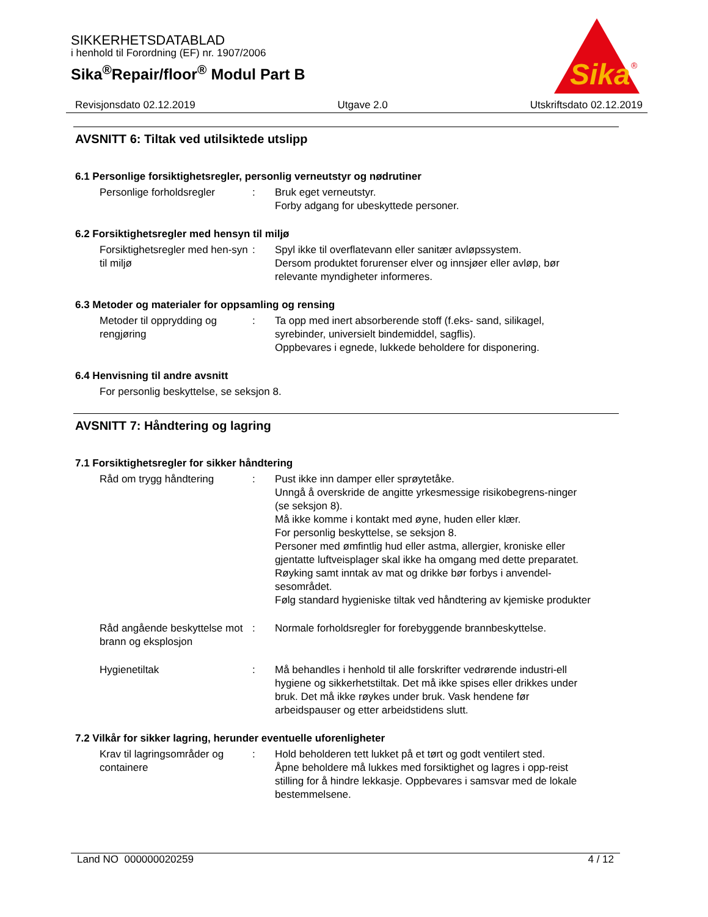SIKKERHETSDATABLAD
i henhold til Forordning (EF) nr. 1907/2006
Sika<sup>®</sup>Repair/floor<sup>®</sup> Modul Part B
Sika
®
Revisjonsdato 02.12.2019 Utgave 2.0 Utskriftsdato 02.12.2019
AVSNITT 6: Tiltak ved utilsiktede utslipp
6.1 Personlige forsiktighetsregler, personlig verneutstyr og nødrutiner
Personlige forholdsregler
: Bruk eget verneutstyr.
Forby adgang for ubeskyttede personer.
6.2 Forsiktighetsregler med hensyn til miljø
Forsiktighetsregler med hen-syn til miljø
: Spyl ikke til overflatevann eller sanitær avløpssystem.
Dersom produktet forurenser elver og innsjøer eller avløp, bør relevante myndigheter informeres.
6.3 Metoder og materialer for oppsamling og rensing
Metoder til opprydding og rengjøring
: Ta opp med inert absorberende stoff (f.eks- sand, silikagel, syrebinder, universielt bindemiddel, sagflis).
Oppbevares i egnede, lukkede beholdere for disponering.
6.4 Henvisning til andre avsnitt
For personlig beskyttelse, se seksjon 8.
AVSNITT 7: Håndtering og lagring
7.1 Forsiktighetsregler for sikker håndtering
Råd om trygg håndtering : Pust ikke inn damper eller sprøytetåke.
Unngå å overskride de angitte yrkesmessige risikobegrens-ninger (se seksjon 8).
Må ikke komme i kontakt med øyne, huden eller klær.
For personlig beskyttelse, se seksjon 8.
Personer med ømfintlig hud eller astma, allergier, kroniske eller gjentatte luftveisplager skal ikke ha omgang med dette preparatet.
Røyking samt inntak av mat og drikke bør forbys i anvendel-sesområdet.
Følg standard hygieniske tiltak ved håndtering av kjemiske produkter
Råd angående beskyttelse mot brann og eksplosjon
: Normale forholdsregler for forebyggende brannbeskyttelse.
Hygienetiltak : Må behandles i henhold til alle forskrifter vedrørende industri-ell hygiene og sikkerhetstiltak. Det må ikke spises eller drikkes under bruk. Det må ikke røykes under bruk. Vask hendene før arbeidspauser og etter arbeidstidens slutt.
7.2 Vilkår for sikker lagring, herunder eventuelle uforenligheter
Krav til lagringsområder og containere
: Hold beholderen tett lukket på et tørt og godt ventilert sted.
Åpne beholdere må lukkes med forsiktighet og lagres i opp-reist stilling for å hindre lekkasje. Oppbevares i samsvar med de lokale bestemmelsene.
Land NO 000000020259 4 / 12